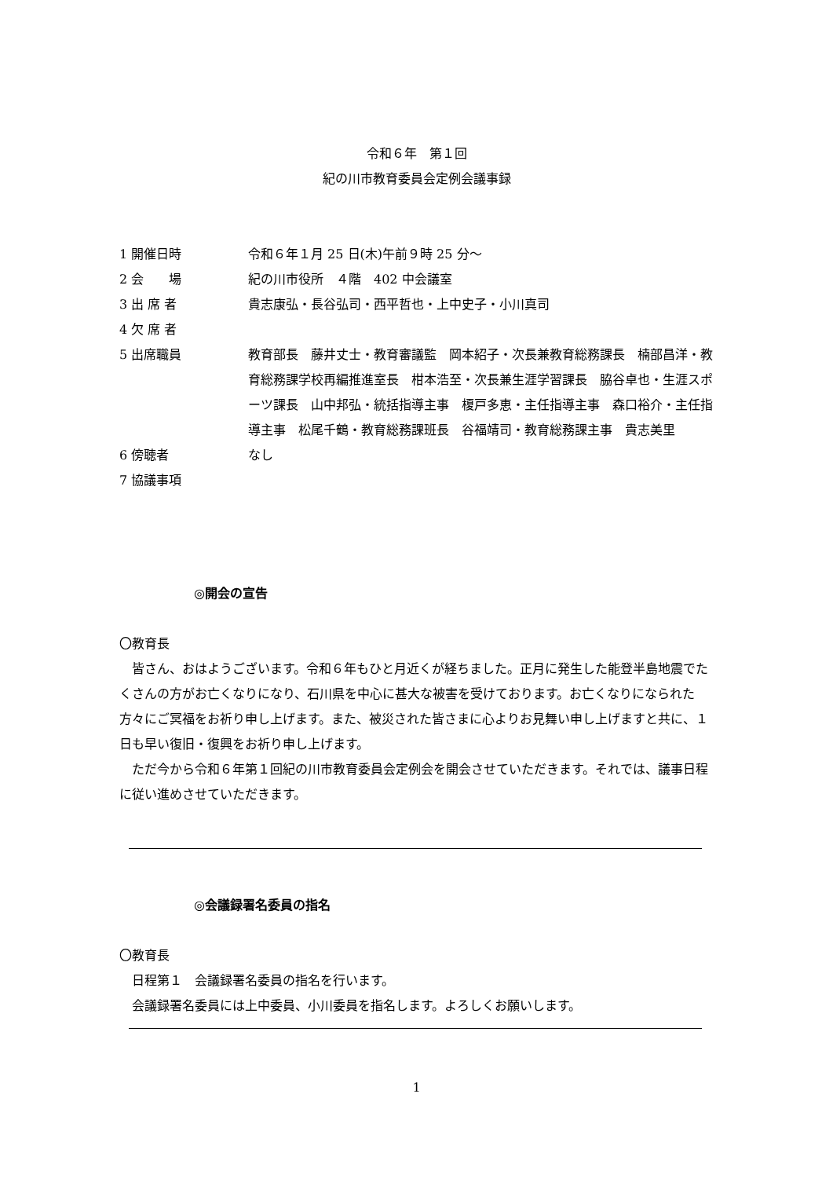令和６年　第１回
紀の川市教育委員会定例会議事録
1 開催日時 令和６年１月 25 日(木)午前９時 25 分～
2 会　　場 紀の川市役所　４階　402 中会議室
3 出 席 者 貴志康弘・長谷弘司・西平哲也・上中史子・小川真司
4 欠 席 者
5 出席職員 教育部長　藤井丈士・教育審議監　岡本紹子・次長兼教育総務課長　楠部昌洋・教育総務課学校再編推進室長　柑本浩至・次長兼生涯学習課長　脇谷卓也・生涯スポーツ課長　山中邦弘・統括指導主事　榎戸多恵・主任指導主事　森口裕介・主任指導主事　松尾千鶴・教育総務課班長　谷福靖司・教育総務課主事　貴志美里
6 傍聴者 なし
7 協議事項
◎開会の宣告
〇教育長
　皆さん、おはようございます。令和６年もひと月近くが経ちました。正月に発生した能登半島地震でたくさんの方がお亡くなりになり、石川県を中心に甚大な被害を受けております。お亡くなりになられた方々にご冥福をお祈り申し上げます。また、被災された皆さまに心よりお見舞い申し上げますと共に、１日も早い復旧・復興をお祈り申し上げます。
　ただ今から令和６年第１回紀の川市教育委員会定例会を開会させていただきます。それでは、議事日程に従い進めさせていただきます。
◎会議録署名委員の指名
〇教育長
　日程第１　会議録署名委員の指名を行います。
　会議録署名委員には上中委員、小川委員を指名します。よろしくお願いします。
1